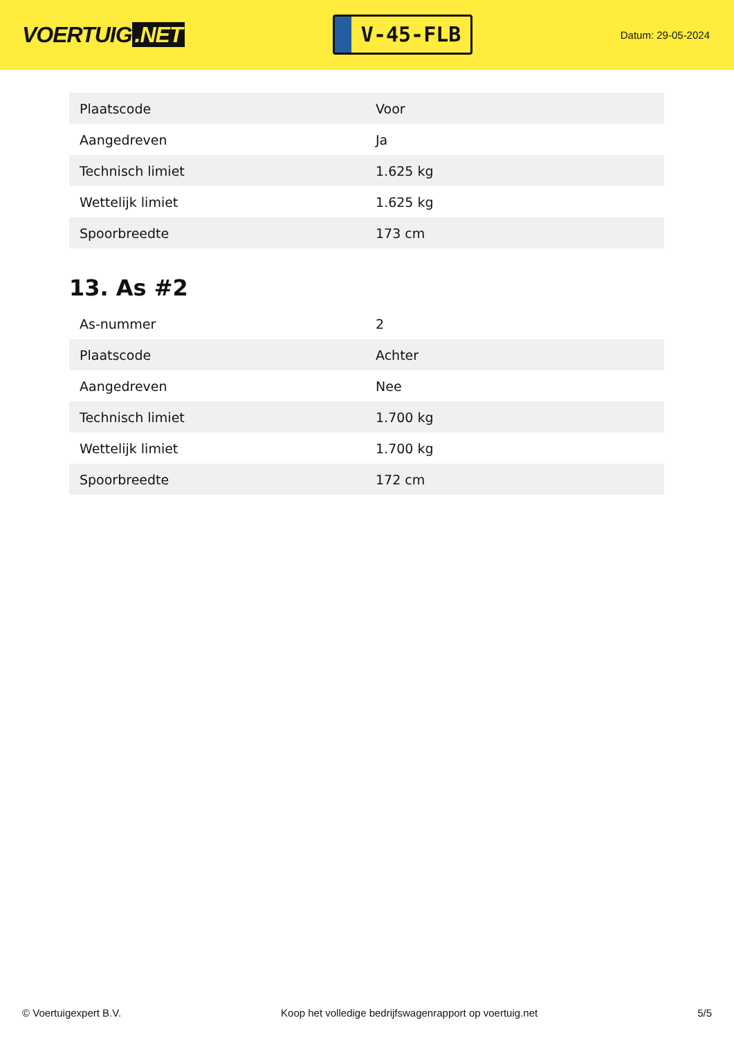VOERTUIG.NET
V-45-FLB
Datum: 29-05-2024
| Plaatscode | Voor |
| Aangedreven | Ja |
| Technisch limiet | 1.625 kg |
| Wettelijk limiet | 1.625 kg |
| Spoorbreedte | 173 cm |
13. As #2
| As-nummer | 2 |
| Plaatscode | Achter |
| Aangedreven | Nee |
| Technisch limiet | 1.700 kg |
| Wettelijk limiet | 1.700 kg |
| Spoorbreedte | 172 cm |
© Voertuigexpert B.V. Koop het volledige bedrijfswagenrapport op voertuig.net 5/5